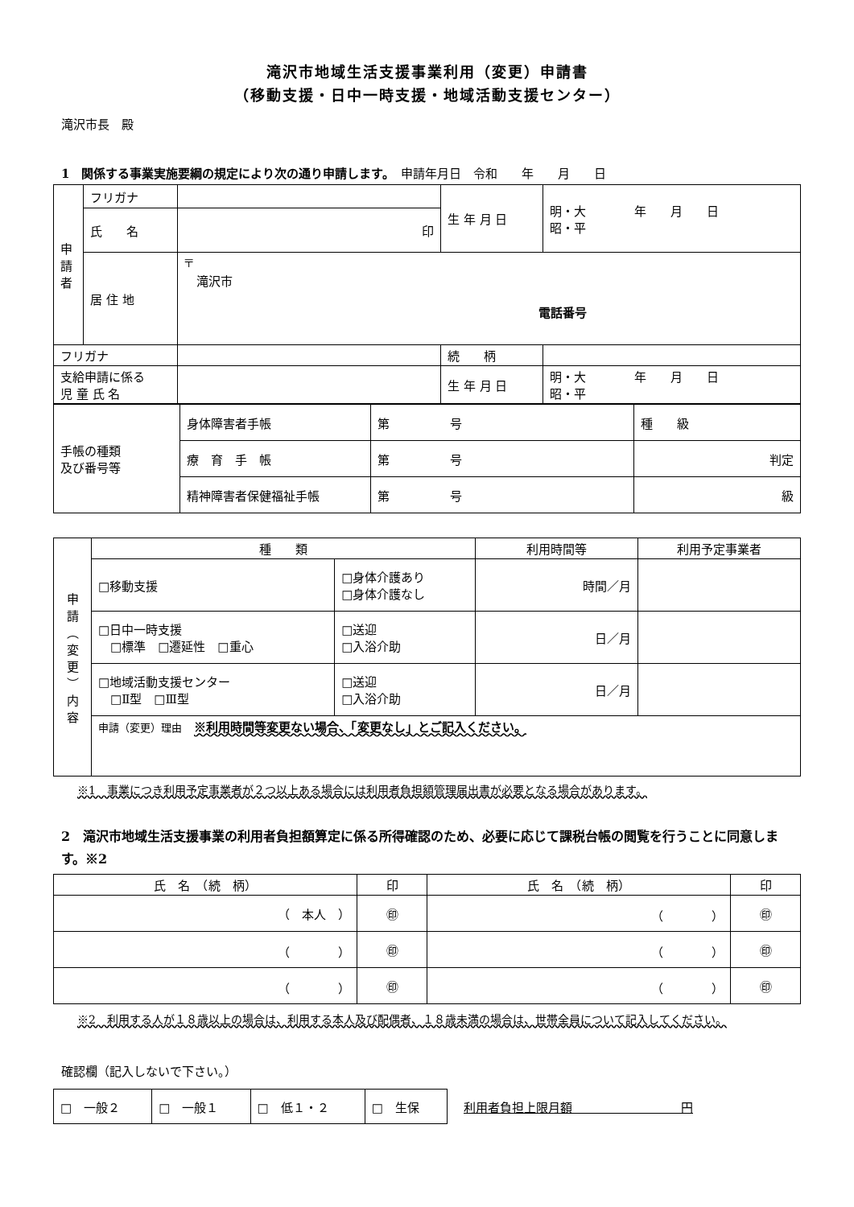滝沢市地域生活支援事業利用（変更）申請書
（移動支援・日中一時支援・地域活動支援センター）
滝沢市長　殿
1　関係する事業実施要綱の規定により次の通り申請します。　申請年月日　令和　　年　　月　　日
| 申 請 者 | フリガナ | | 生 年 月 日 | 明・大 年 月 日 昭・平 |
| | 氏 名 | 印 | | |
| | 居 住 地 | 〒 滝沢市 電話番号 | | |
| フリガナ | | | 続 柄 | |
| 支給申請に係る 児 童 氏 名 | | | 生 年 月 日 | 明・大 年 月 日 昭・平 |
| 手帳の種類 及び番号等 | 身体障害者手帳 | 第 号 | 種 級 |
| | 療 育 手 帳 | 第 号 | 判定 |
| | 精神障害者保健福祉手帳 | 第 号 | 級 |
| 申 請 ︵ 変 更 ︶ 内 容 | 種 類 | | 利用時間等 | 利用予定事業者 |
| | □移動支援 | □身体介護あり □身体介護なし | 時間／月 | |
| | □日中一時支援 □標準 □遷延性 □重心 | □送迎 □入浴介助 | 日／月 | |
| | □地域活動支援センター □Ⅱ型 □Ⅲ型 | □送迎 □入浴介助 | 日／月 | |
| | 申請（変更）理由 ※利用時間等変更ない場合、「変更なし」とご記入ください。 | | | |
※1　事業につき利用予定事業者が２つ以上ある場合には利用者負担額管理届出書が必要となる場合があります。
2　滝沢市地域生活支援事業の利用者負担額算定に係る所得確認のため、必要に応じて課税台帳の閲覧を行うことに同意します。※2
| 氏 名 （続 柄） | 印 | 氏 名 （続 柄） | 印 |
| --- | --- | --- | --- |
| （ 本人 ） | ㊞ | （ ） | ㊞ |
| （ ） | ㊞ | （ ） | ㊞ |
| （ ） | ㊞ | （ ） | ㊞ |
※2　利用する人が１８歳以上の場合は、利用する本人及び配偶者、１８歳未満の場合は、世帯全員について記入してください。
確認欄（記入しないで下さい。）
| □ 一般２ | □ 一般１ | □ 低１・２ | □ 生保 |
利用者負担上限月額　　　　　　　　　円